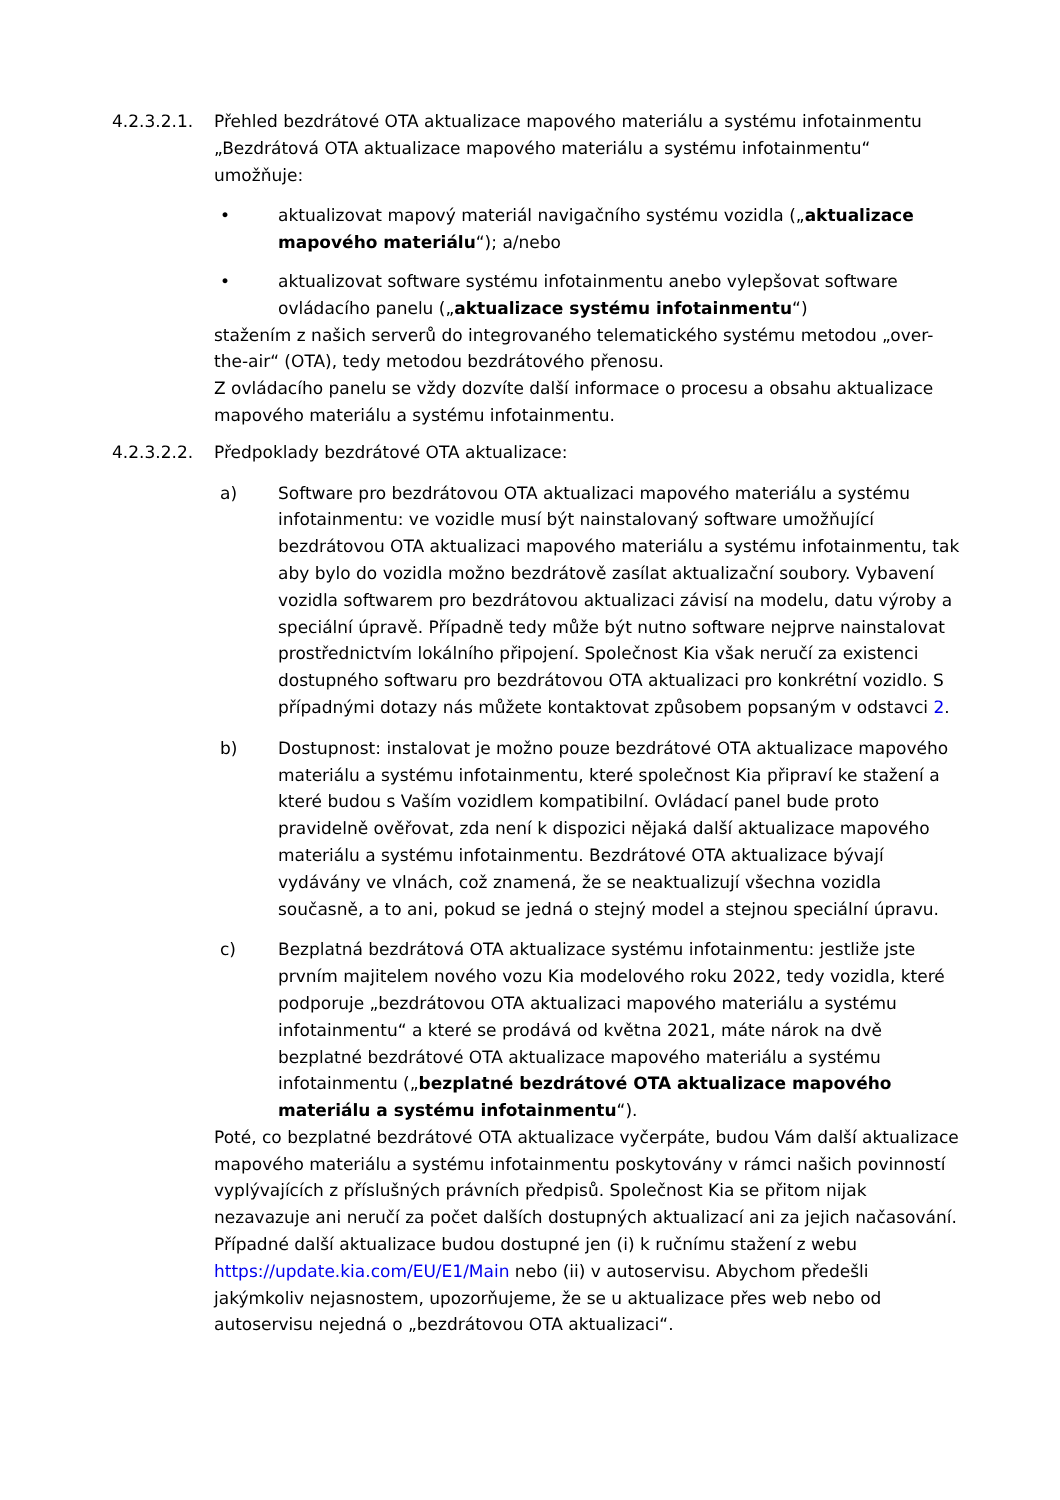4.2.3.2.1. Přehled bezdrátové OTA aktualizace mapového materiálu a systému infotainmentu „Bezdrátová OTA aktualizace mapového materiálu a systému infotainmentu“ umožňuje:
• aktualizovat mapový materiál navigačního systému vozidla („aktualizace mapového materiálu“); a/nebo
• aktualizovat software systému infotainmentu anebo vylepšovat software ovládacího panelu („aktualizace systému infotainmentu“)
stažením z našich serverů do integrovaného telematického systému metodou „over-the-air“ (OTA), tedy metodou bezdrátového přenosu.
Z ovládacího panelu se vždy dozvíte další informace o procesu a obsahu aktualizace mapového materiálu a systému infotainmentu.
4.2.3.2.2. Předpoklady bezdrátové OTA aktualizace:
a) Software pro bezdrátovou OTA aktualizaci mapového materiálu a systému infotainmentu: ve vozidle musí být nainstalovaný software umožňující bezdrátovou OTA aktualizaci mapového materiálu a systému infotainmentu, tak aby bylo do vozidla možno bezdrátově zasílat aktualizační soubory. Vybavení vozidla softwarem pro bezdrátovou aktualizaci závisí na modelu, datu výroby a speciální úpravě. Případně tedy může být nutno software nejprve nainstalovat prostřednictvím lokálního připojení. Společnost Kia však neručí za existenci dostupného softwaru pro bezdrátovou OTA aktualizaci pro konkrétní vozidlo. S případnými dotazy nás můžete kontaktovat způsobem popsaným v odstavci 2.
b) Dostupnost: instalovat je možno pouze bezdrátové OTA aktualizace mapového materiálu a systému infotainmentu, které společnost Kia připraví ke stažení a které budou s Vaším vozidlem kompatibilní. Ovládací panel bude proto pravidelně ověřovat, zda není k dispozici nějaká další aktualizace mapového materiálu a systému infotainmentu. Bezdrátové OTA aktualizace bývají vydávány ve vlnách, což znamená, že se neaktualizují všechna vozidla současně, a to ani, pokud se jedná o stejný model a stejnou speciální úpravu.
c) Bezplatná bezdrátová OTA aktualizace systému infotainmentu: jestliže jste prvním majitelem nového vozu Kia modelového roku 2022, tedy vozidla, které podporuje „bezdrátovou OTA aktualizaci mapového materiálu a systému infotainmentu“ a které se prodává od května 2021, máte nárok na dvě bezplatné bezdrátové OTA aktualizace mapového materiálu a systému infotainmentu („bezplatné bezdrátové OTA aktualizace mapového materiálu a systému infotainmentu“).
Poté, co bezplatné bezdrátové OTA aktualizace vyčerpáte, budou Vám další aktualizace mapového materiálu a systému infotainmentu poskytovány v rámci našich povinností vyplývajících z příslušných právních předpisů. Společnost Kia se přitom nijak nezavazuje ani neručí za počet dalších dostupných aktualizací ani za jejich načasování. Případné další aktualizace budou dostupné jen (i) k ručnímu stažení z webu https://update.kia.com/EU/E1/Main nebo (ii) v autoservisu. Abychom předešli jakýmkoliv nejasnostem, upozorňujeme, že se u aktualizace přes web nebo od autoservisu nejedná o „bezdrátovou OTA aktualizaci“.